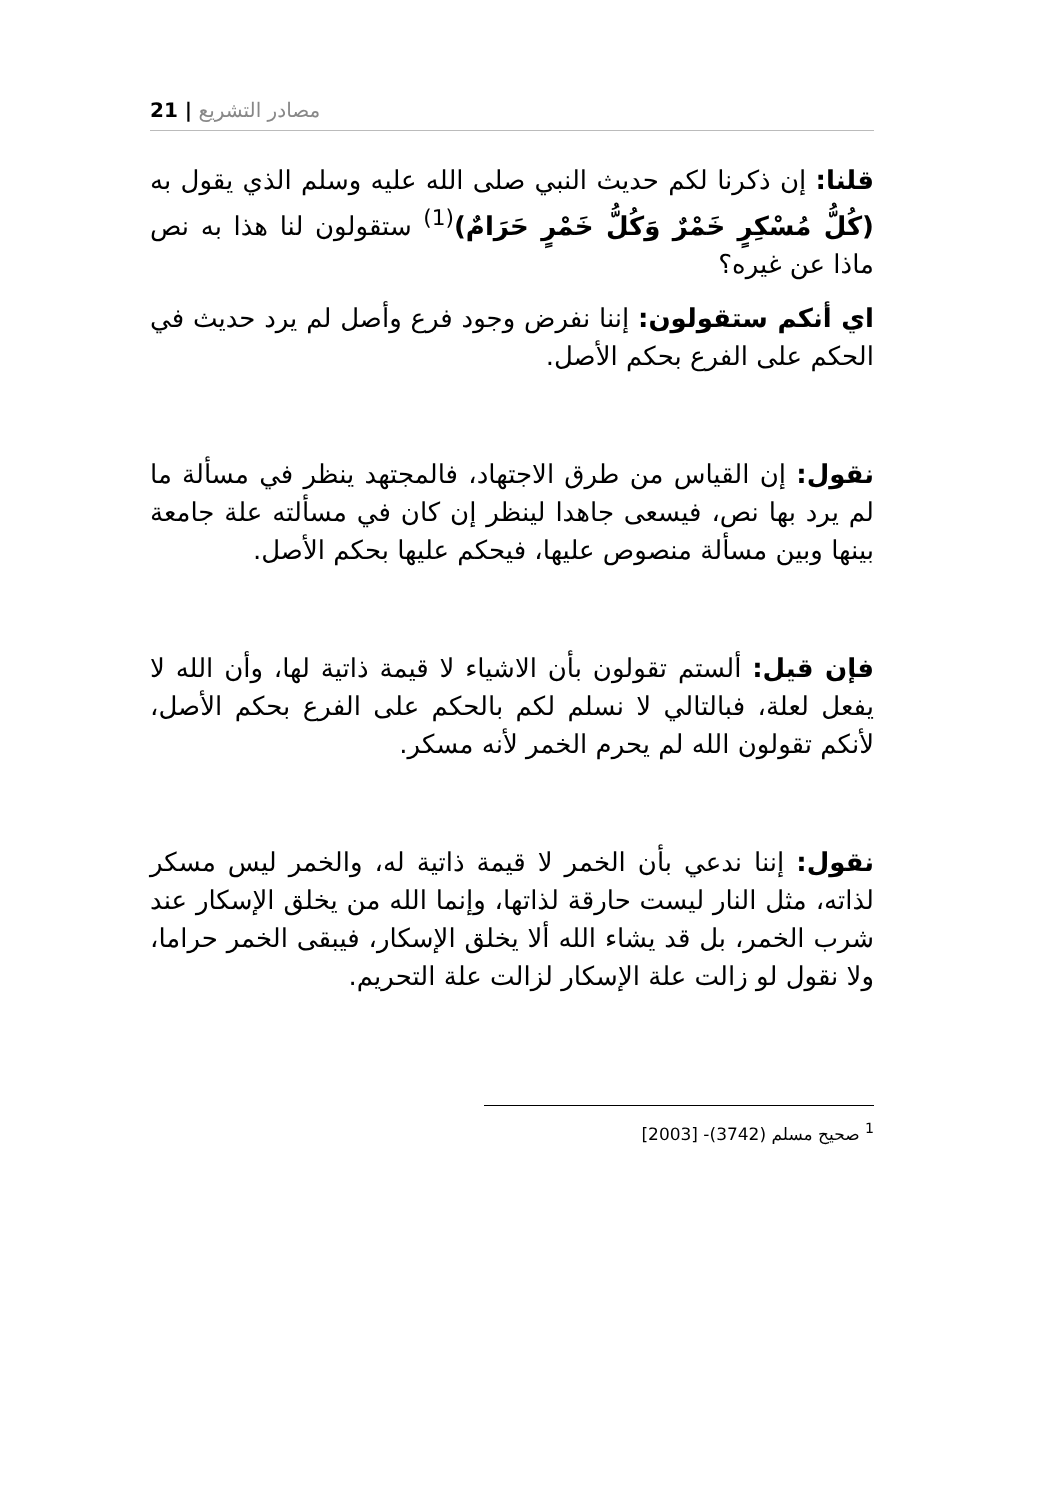مصادر التشريع | 21
قلنا: إن ذكرنا لكم حديث النبي صلى الله عليه وسلم الذي يقول به (كُلُّ مُسْكِرٍ خَمْرٌ وَكُلُّ خَمْرٍ حَرَامٌ)<sup>(1)</sup> ستقولون لنا هذا به نص ماذا عن غيره؟
اي أنكم ستقولون: إننا نفرض وجود فرع وأصل لم يرد حديث في الحكم على الفرع بحكم الأصل.
نقول: إن القياس من طرق الاجتهاد، فالمجتهد ينظر في مسألة ما لم يرد بها نص، فيسعى جاهدا لينظر إن كان في مسألته علة جامعة بينها وبين مسألة منصوص عليها، فيحكم عليها بحكم الأصل.
فإن قيل: ألستم تقولون بأن الاشياء لا قيمة ذاتية لها، وأن الله لا يفعل لعلة، فبالتالي لا نسلم لكم بالحكم على الفرع بحكم الأصل، لأنكم تقولون الله لم يحرم الخمر لأنه مسكر.
نقول: إننا ندعي بأن الخمر لا قيمة ذاتية له، والخمر ليس مسكر لذاته، مثل النار ليست حارقة لذاتها، وإنما الله من يخلق الإسكار عند شرب الخمر، بل قد يشاء الله ألا يخلق الإسكار، فيبقى الخمر حراما، ولا نقول لو زالت علة الإسكار لزالت علة التحريم.
<sup>1</sup> صحيح مسلم (3742)- [2003]